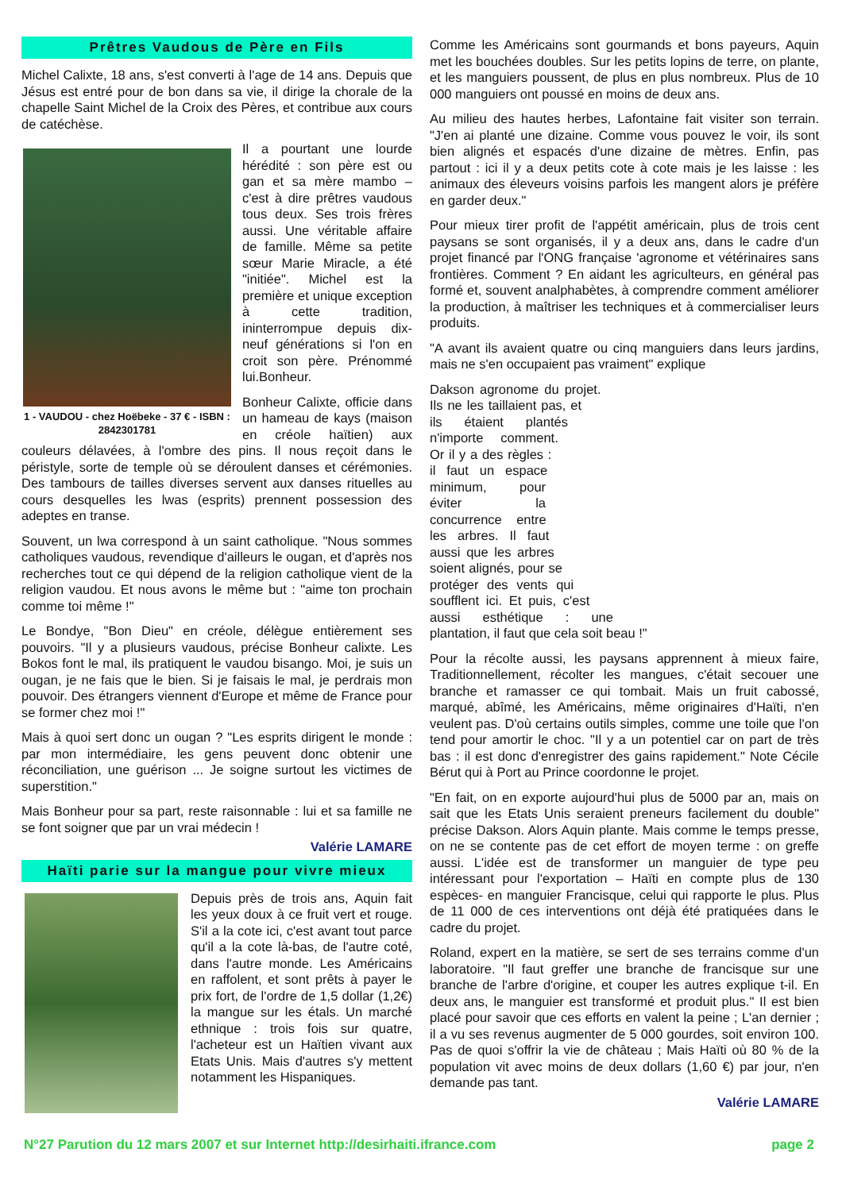Prêtres Vaudous de Père en Fils
Michel Calixte, 18 ans, s'est converti à l'age de 14 ans. Depuis que Jésus est entré pour de bon dans sa vie, il dirige la chorale de la chapelle Saint Michel de la Croix des Pères, et contribue aux cours de catéchèse.
1 - VAUDOU - chez Hoëbeke - 37 € - ISBN : 2842301781
Il a pourtant une lourde hérédité : son père est ou gan et sa mère mambo – c'est à dire prêtres vaudous tous deux. Ses trois frères aussi. Une véritable affaire de famille. Même sa petite sœur Marie Miracle, a été "initiée". Michel est la première et unique exception à cette tradition, ininterrompue depuis dix-neuf générations si l'on en croit son père. Prénommé lui.Bonheur.
Bonheur Calixte, officie dans un hameau de kays (maison en créole haïtien) aux couleurs délavées, à l'ombre des pins. Il nous reçoit dans le péristyle, sorte de temple où se déroulent danses et cérémonies. Des tambours de tailles diverses servent aux danses rituelles au cours desquelles les lwas (esprits) prennent possession des adeptes en transe.
Souvent, un lwa correspond à un saint catholique. "Nous sommes catholiques vaudous, revendique d'ailleurs le ougan, et d'après nos recherches tout ce qui dépend de la religion catholique vient de la religion vaudou. Et nous avons le même but : "aime ton prochain comme toi même !"
Le Bondye, "Bon Dieu" en créole, délègue entièrement ses pouvoirs. "Il y a plusieurs vaudous, précise Bonheur calixte. Les Bokos font le mal, ils pratiquent le vaudou bisango. Moi, je suis un ougan, je ne fais que le bien. Si je faisais le mal, je perdrais mon pouvoir. Des étrangers viennent d'Europe et même de France pour se former chez moi !"
Mais à quoi sert donc un ougan ? "Les esprits dirigent le monde : par mon intermédiaire, les gens peuvent donc obtenir une réconciliation, une guérison ... Je soigne surtout les victimes de superstition."
Mais Bonheur pour sa part, reste raisonnable : lui et sa famille ne se font soigner que par un vrai médecin !
Valérie LAMARE
Haïti parie sur la mangue pour vivre mieux
Depuis près de trois ans, Aquin fait les yeux doux à ce fruit vert et rouge. S'il a la cote ici, c'est avant tout parce qu'il a la cote là-bas, de l'autre coté, dans l'autre monde. Les Américains en raffolent, et sont prêts à payer le prix fort, de l'ordre de 1,5 dollar (1,2€) la mangue sur les étals. Un marché ethnique : trois fois sur quatre, l'acheteur est un Haïtien vivant aux Etats Unis. Mais d'autres s'y mettent notamment les Hispaniques.
Comme les Américains sont gourmands et bons payeurs, Aquin met les bouchées doubles. Sur les petits lopins de terre, on plante, et les manguiers poussent, de plus en plus nombreux. Plus de 10 000 manguiers ont poussé en moins de deux ans.
Au milieu des hautes herbes, Lafontaine fait visiter son terrain. "J'en ai planté une dizaine. Comme vous pouvez le voir, ils sont bien alignés et espacés d'une dizaine de mètres. Enfin, pas partout : ici il y a deux petits cote à cote mais je les laisse : les animaux des éleveurs voisins parfois les mangent alors je préfère en garder deux."
Pour mieux tirer profit de l'appétit américain, plus de trois cent paysans se sont organisés, il y a deux ans, dans le cadre d'un projet financé par l'ONG française 'agronome et vétérinaires sans frontières. Comment ? En aidant les agriculteurs, en général pas formé et, souvent analphabètes, à comprendre comment améliorer la production, à maîtriser les techniques et à commercialiser leurs produits.
"A avant ils avaient quatre ou cinq manguiers dans leurs jardins, mais ne s'en occupaient pas vraiment" explique
Dakson agronome du projet. Ils ne les taillaient pas, et ils étaient plantés n'importe comment. Or il y a des règles : il faut un espace minimum, pour éviter la concurrence entre les arbres. Il faut aussi que les arbres soient alignés, pour se protéger des vents qui soufflent ici. Et puis, c'est aussi esthétique : une plantation, il faut que cela soit beau !"
Pour la récolte aussi, les paysans apprennent à mieux faire, Traditionnellement, récolter les mangues, c'était secouer une branche et ramasser ce qui tombait. Mais un fruit cabossé, marqué, abîmé, les Américains, même originaires d'Haïti, n'en veulent pas. D'où certains outils simples, comme une toile que l'on tend pour amortir le choc. "Il y a un potentiel car on part de très bas : il est donc d'enregistrer des gains rapidement." Note Cécile Bérut qui à Port au Prince coordonne le projet.
"En fait, on en exporte aujourd'hui plus de 5000 par an, mais on sait que les Etats Unis seraient preneurs facilement du double" précise Dakson. Alors Aquin plante. Mais comme le temps presse, on ne se contente pas de cet effort de moyen terme : on greffe aussi. L'idée est de transformer un manguier de type peu intéressant pour l'exportation – Haïti en compte plus de 130 espèces- en manguier Francisque, celui qui rapporte le plus. Plus de 11 000 de ces interventions ont déjà été pratiquées dans le cadre du projet.
Roland, expert en la matière, se sert de ses terrains comme d'un laboratoire. "Il faut greffer une branche de francisque sur une branche de l'arbre d'origine, et couper les autres explique t-il. En deux ans, le manguier est transformé et produit plus." Il est bien placé pour savoir que ces efforts en valent la peine ; L'an dernier ; il a vu ses revenus augmenter de 5 000 gourdes, soit environ 100. Pas de quoi s'offrir la vie de château ; Mais Haïti où 80 % de la population vit avec moins de deux dollars (1,60 €) par jour, n'en demande pas tant.
Valérie LAMARE
N°27 Parution du 12 mars 2007 et sur Internet http://desirhaiti.ifrance.com page 2